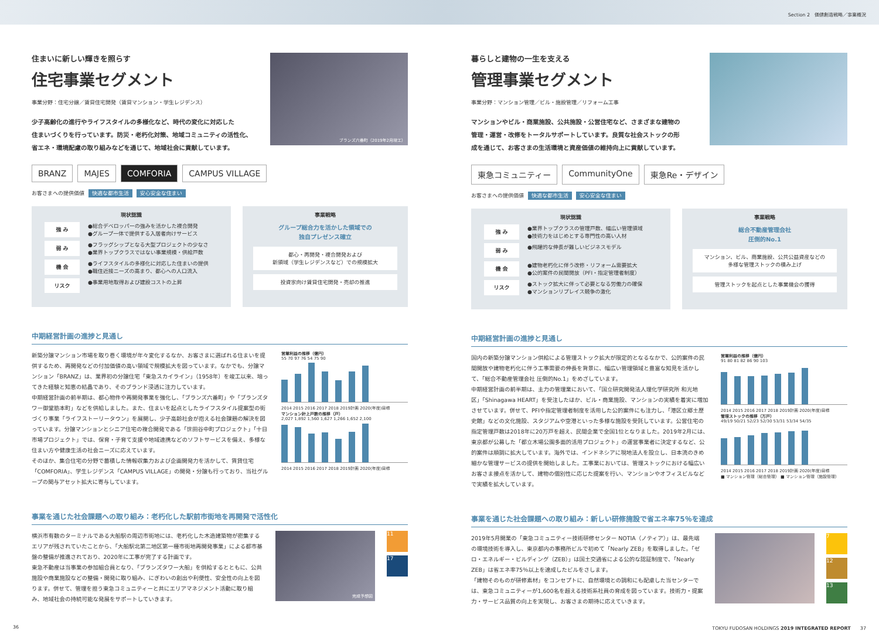Section 2　価値創造戦略／事業概況
住まいに新しい輝きを照らす
住宅事業セグメント
事業分野：住宅分譲／賃貸住宅開発（賃貸マンション・学生レジデンス）
少子高齢化の進行やライフスタイルの多様化など、時代の変化に対応した
住まいづくりを行っています。防災・老朽化対策、地域コミュニティの活性化、
省エネ・環境配慮の取り組みなどを通じて、地域社会に貢献しています。
ブランズ六番町（2019年2月竣工）
BRANZ MAJES COMFORIA CAMPUS VILLAGE
お客さまへの提供価値 快適な都市生活 安心安全な住まい
現状認識
強 み
●総合デベロッパーの強みを活かした複合開発
●グループ一体で提供する入居者向けサービス
弱 み
●フラッグシップとなる大型プロジェクトの少なさ
●業界トップクラスではない事業規模・供給戸数
機 会
●ライフスタイルの多様化に対応した住まいの提供
●職住近接ニーズの高まり、都心への人口流入
リスク
●事業用地取得および建設コストの上昇
事業戦略
グループ総合力を活かした領域での
独自プレゼンス確立
都心・再開発・複合開発および
新領域（学生レジデンスなど）での規模拡大
投資家向け賃貸住宅開発・売却の推進
中期経営計画の進捗と見通し
新築分譲マンション市場を取り巻く環境が年々変化するなか、お客さまに選ばれる住まいを提供するため、再開発などの付加価値の高い領域で規模拡大を図っています。なかでも、分譲マンション「BRANZ」は、業界初の分譲住宅「東急スカイライン」（1958年）を竣工以来、培ってきた経験と知恵の結晶であり、そのブランド浸透に注力しています。
中期経営計画の前半期は、都心物件や再開発事業を強化し、「ブランズ六番町」や「ブランズタワー御堂筋本町」などを供給しました。また、住まいを起点としたライフスタイル提案型の街づくり事業「ライフストーリータウン」を展開し、少子高齢社会が抱える社会課題の解決を図っています。分譲マンションとシニア住宅の複合開発である「世田谷中町プロジェクト」「十日市場プロジェクト」では、保育・子育て支援や地域連携などのソフトサービスを備え、多様な住まい方や健康生活の社会ニーズに応えています。
そのほか、集合住宅の分野で蓄積した情報収集力および企画開発力を活かして、賃貸住宅「COMFORIA」、学生レジデンス「CAMPUS VILLAGE」の開発・分譲も行っており、当社グループの関与アセット拡大に寄与しています。
営業利益の推移（億円）
55 70 97 76 54 75 90
2014 2015 2016 2017 2018 2019計画 2020(年度)目標
マンション計上戸数の推移（戸）
2,027 1,892 1,560 1,627 1,266 1,652 2,100
2014 2015 2016 2017 2018 2019計画 2020(年度)目標
事業を通じた社会課題への取り組み：老朽化した駅前市街地を再開発で活性化
横浜市有数のターミナルである大船駅の周辺市街地には、老朽化した木造建築物が密集するエリアが残されていたことから、「大船駅北第二地区第一種市街地再開発事業」による都市基盤の整備が推進されており、2020年に工事が完了する計画です。
東急不動産は当事業の参加組合員となり、「ブランズタワー大船」を供給するとともに、公共施設や商業施設などの整備・開発に取り組み、にぎわいの創出や利便性、安全性の向上を図ります。併せて、管理を担う東急コミュニティーと共にエリアマネジメント活動に取り組み、地域社会の持続可能な発展をサポートしていきます。
完成予想図
11
17
暮らしと建物の一生を支える
管理事業セグメント
事業分野：マンション管理／ビル・施設管理／リフォーム工事
マンションやビル・商業施設、公共施設・公営住宅など、さまざまな建物の
管理・運営・改修をトータルサポートしています。良質な社会ストックの形
成を通じて、お客さまの生活環境と資産価値の維持向上に貢献しています。
東急コミュニティー CommunityOne 東急Re・デザイン
お客さまへの提供価値 快適な都市生活 安心安全な住まい
現状認識
強 み
●業界トップクラスの管理戸数、幅広い管理領域
●技術力をはじめとする専門性の高い人材
弱 み
●飛躍的な伸長が難しいビジネスモデル
機 会
●建物老朽化に伴う改修・リフォーム需要拡大
●公的案件の民間開放（PFI・指定管理者制度）
リスク
●ストック拡大に伴って必要となる労働力の確保
●マンションリプレイス競争の激化
事業戦略
総合不動産管理会社
圧倒的No.1
マンション、ビル、商業施設、公共公益資産などの
多様な管理ストックの積み上げ
管理ストックを起点とした事業機会の獲得
中期経営計画の進捗と見通し
国内の新築分譲マンション供給による管理ストック拡大が限定的となるなかで、公的案件の民間開放や建物老朽化に伴う工事需要の伸長を背景に、幅広い管理領域と豊富な知見を活かして、「総合不動産管理会社 圧倒的No.1」をめざしています。
中期経営計画の前半期は、主力の管理業において、「国立研究開発法人理化学研究所 和光地区」「Shinagawa HEART」を受注したほか、ビル・商業施設、マンションの実績を着実に増加させています。併せて、PFIや指定管理者制度を活用した公的案件にも注力し、「港区立郷土歴史館」などの文化施設、スタジアムや空港といった多様な施設を受託しています。公営住宅の指定管理戸数は2018年に20万戸を超え、民間企業で全国1位となりました。2019年2月には、東京都が公募した「都立木場公園多面的活用プロジェクト」の運営事業者に決定するなど、公的案件は順調に拡大しています。海外では、インドネシアに現地法人を設立し、日本流のきめ細かな管理サービスの提供を開始しました。工事業においては、管理ストックにおける幅広いお客さま接点を活かして、建物の個別性に応じた提案を行い、マンションやオフィスビルなどで実績を拡大しています。
営業利益の推移（億円）
91 80 81 82 86 90 103
2014 2015 2016 2017 2018 2019計画 2020(年度)目標
管理ストックの推移（万戸）
49/19 50/21 52/23 52/30 53/31 53/34 54/35
2014 2015 2016 2017 2018 2019計画 2020(年度)目標
■ マンション管理（総合管理） ■ マンション管理（施設管理）
事業を通じた社会課題への取り組み：新しい研修施設で省エネ率75％を達成
2019年5月開業の「東急コミュニティー技術研修センター NOTIA（ノティア）」は、最先端の環境技術を導入し、東京都内の事務所ビルで初めて「Nearly ZEB」を取得しました。「ゼロ・エネルギー・ビルディング（ZEB）」は国土交通省による公的な認証制度で、「Nearly ZEB」は省エネ率75％以上を達成したビルをさします。
「建物そのものが研修素材」をコンセプトに、自然環境との調和にも配慮した当センターでは、東急コミュニティーが1,600名を超える技術系社員の育成を図っています。技術力・提案力・サービス品質の向上を実現し、お客さまの期待に応えていきます。
7
12
13
36 TOKYU FUDOSAN HOLDINGS 2019 INTEGRATED REPORT　　37